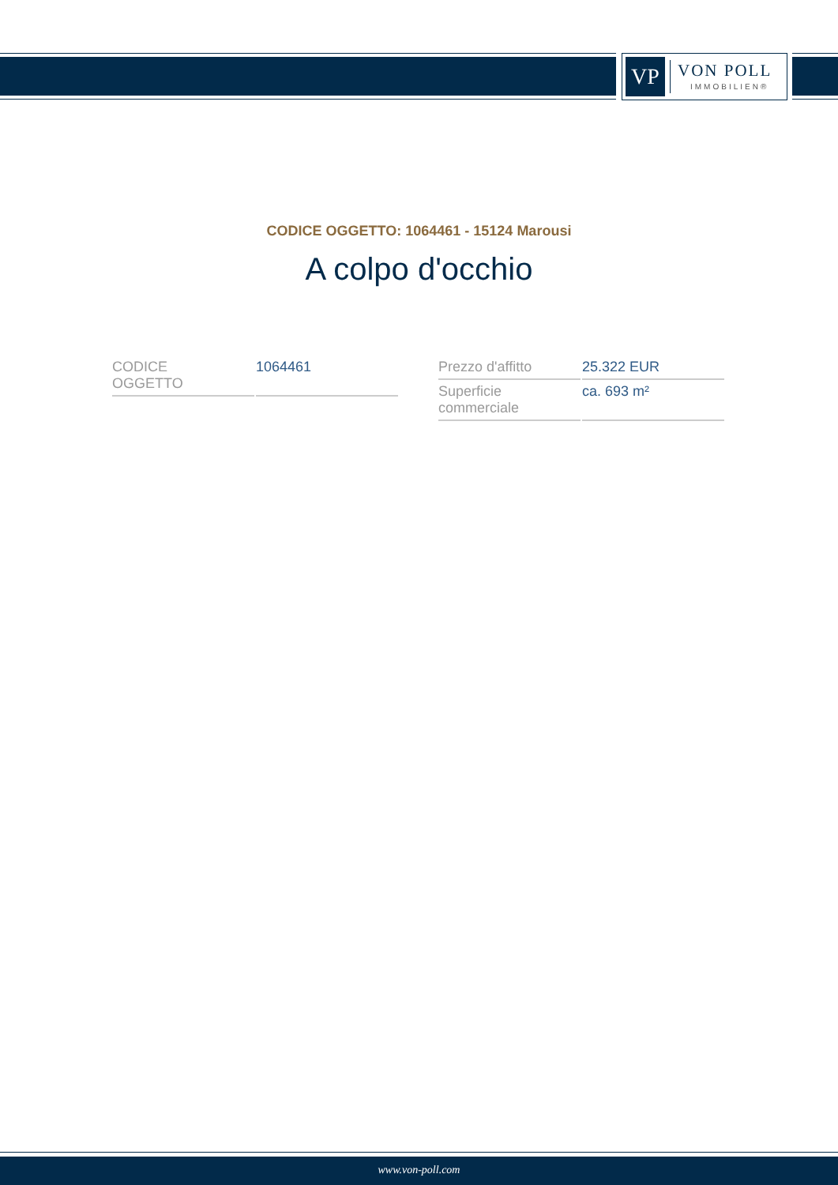VP VON POLL
IMMOBILIEN®
CODICE OGGETTO: 1064461 - 15124 Marousi
A colpo d'occhio
| CODICE OGGETTO | 1064461 |
| Prezzo d'affitto | 25.322 EUR |
| Superficie commerciale | ca. 693 m² |
www.von-poll.com